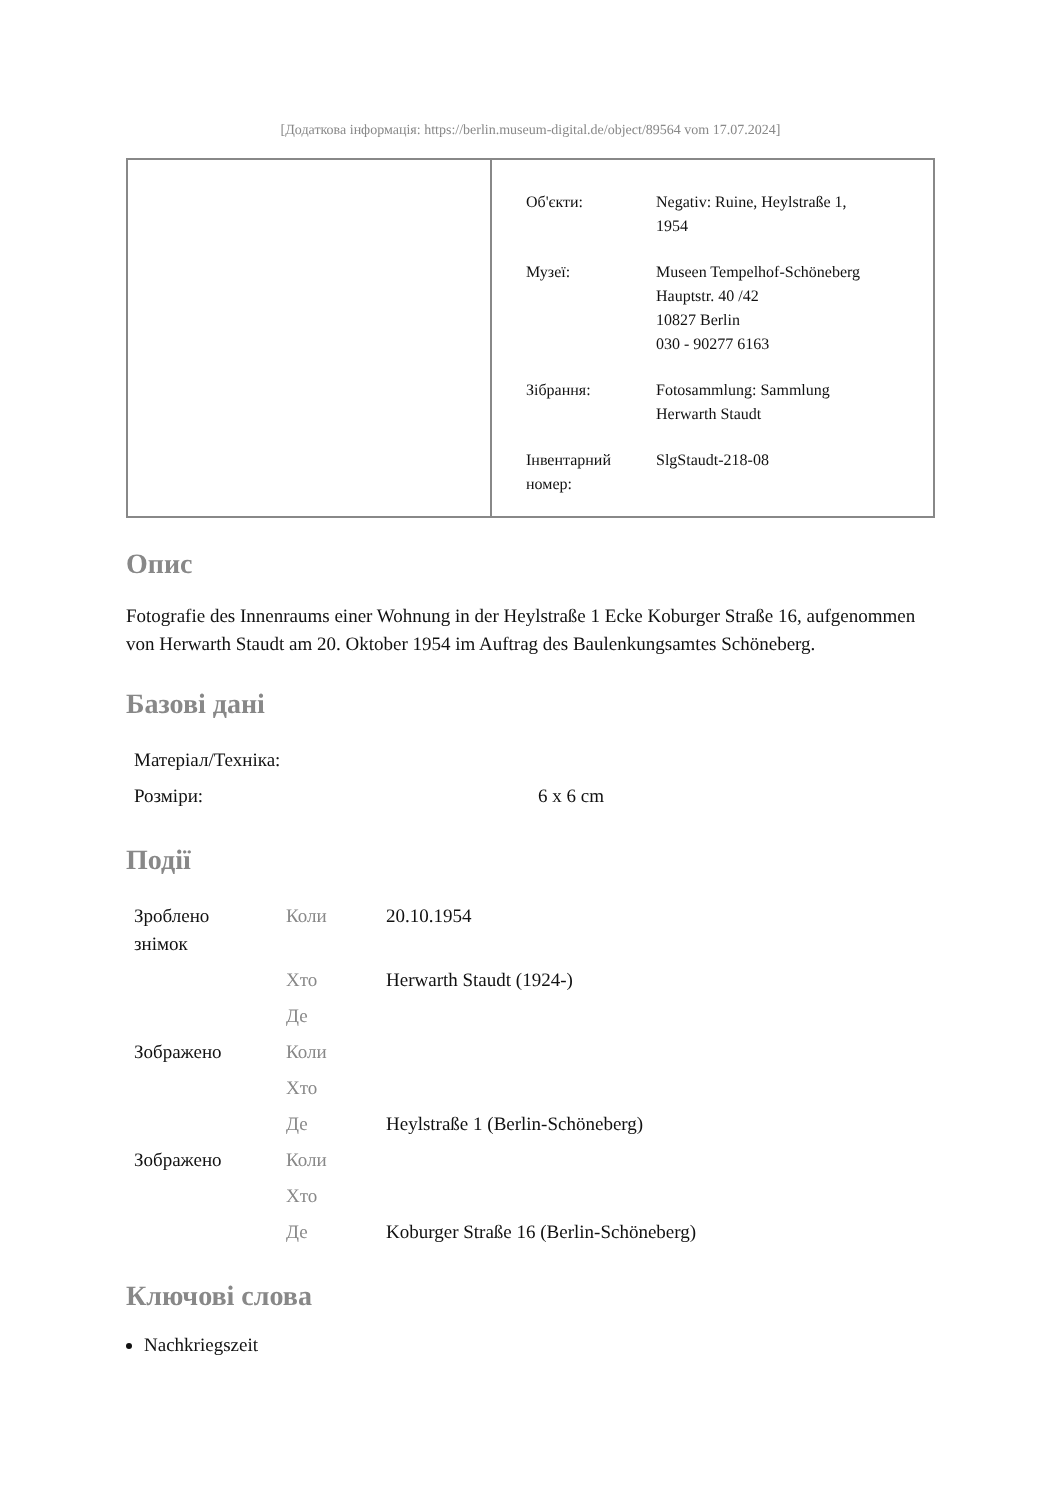[Додаткова інформація: https://berlin.museum-digital.de/object/89564 vom 17.07.2024]
| Об'єкти: | Negativ: Ruine, Heylstraße 1, 1954 |
| Музеї: | Museen Tempelhof-Schöneberg Hauptstr. 40 /42 10827 Berlin 030 - 90277 6163 |
| Зібрання: | Fotosammlung: Sammlung Herwarth Staudt |
| Інвентарний номер: | SlgStaudt-218-08 |
Опис
Fotografie des Innenraums einer Wohnung in der Heylstraße 1 Ecke Koburger Straße 16, aufgenommen von Herwarth Staudt am 20. Oktober 1954 im Auftrag des Baulenkungsamtes Schöneberg.
Базові дані
| Матеріал/Техніка: | |
| Розміри: | 6 x 6 cm |
Події
| Зроблено знімок | Коли | 20.10.1954 |
| | Хто | Herwarth Staudt (1924-) |
| | Де | |
| Зображено | Коли | |
| | Хто | |
| | Де | Heylstraße 1 (Berlin-Schöneberg) |
| Зображено | Коли | |
| | Хто | |
| | Де | Koburger Straße 16 (Berlin-Schöneberg) |
Ключові слова
Nachkriegszeit